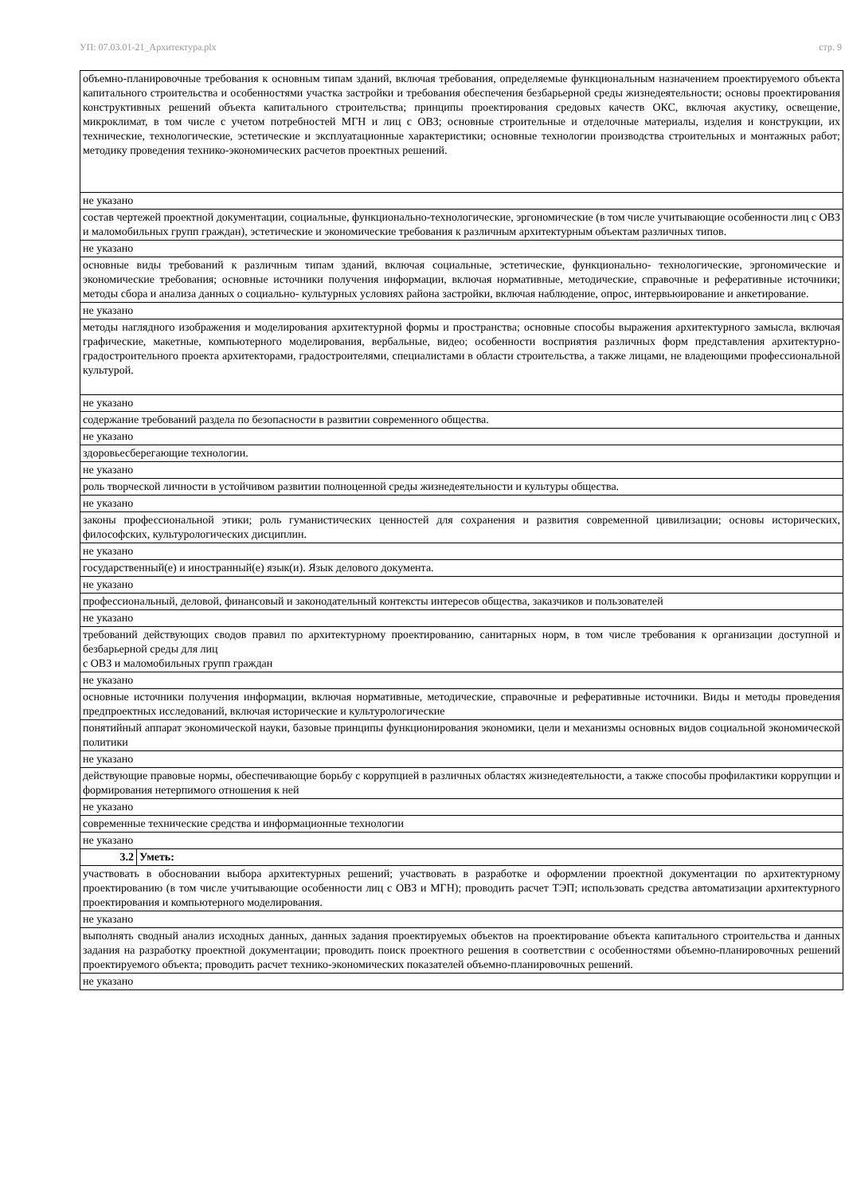УП: 07.03.01-21_Архитектура.plx стр. 9
| объемно-планировочные требования к основным типам зданий, включая требования, определяемые функциональным назначением проектируемого объекта капитального строительства и особенностями участка застройки и требования обеспечения безбарьерной среды жизнедеятельности; основы проектирования конструктивных решений объекта капитального строительства; принципы проектирования средовых качеств ОКС, включая акустику, освещение, микроклимат, в том числе с учетом потребностей МГН и лиц с ОВЗ; основные строительные и отделочные материалы, изделия и конструкции, их технические, технологические, эстетические и эксплуатационные характеристики; основные технологии производства строительных и монтажных работ; методику проведения технико-экономических расчетов проектных решений. | |
| не указано | |
| состав чертежей проектной документации, социальные, функционально-технологические, эргономические (в том числе учитывающие особенности лиц с ОВЗ и маломобильных групп граждан), эстетические и экономические требования к различным архитектурным объектам различных типов. | |
| не указано | |
| основные виды требований к различным типам зданий, включая социальные, эстетические, функционально- технологические, эргономические и экономические требования; основные источники получения информации, включая нормативные, методические, справочные и реферативные источники; методы сбора и анализа данных о социально- культурных условиях района застройки, включая наблюдение, опрос, интервьюирование и анкетирование. | |
| не указано | |
| методы наглядного изображения и моделирования архитектурной формы и пространства; основные способы выражения архитектурного замысла, включая графические, макетные, компьютерного моделирования, вербальные, видео; особенности восприятия различных форм представления архитектурно-градостроительного проекта архитекторами, градостроителями, специалистами в области строительства, а также лицами, не владеющими профессиональной культурой. | |
| не указано | |
| содержание требований раздела по безопасности в развитии современного общества. | |
| не указано | |
| здоровьесберегающие технологии. | |
| не указано | |
| роль творческой личности в устойчивом развитии полноценной среды жизнедеятельности и культуры общества. | |
| не указано | |
| законы профессиональной этики; роль гуманистических ценностей для сохранения и развития современной цивилизации; основы исторических, философских, культурологических дисциплин. | |
| не указано | |
| государственный(е) и иностранный(е) язык(и). Язык делового документа. | |
| не указано | |
| профессиональный, деловой, финансовый и законодательный контексты интересов общества, заказчиков и пользователей | |
| не указано | |
| требований действующих сводов правил по архитектурному проектированию, санитарных норм, в том числе требования к организации доступной и безбарьерной среды для лиц с ОВЗ и маломобильных групп граждан | |
| не указано | |
| основные источники получения информации, включая нормативные, методические, справочные и реферативные источники. Виды и методы проведения предпроектных исследований, включая исторические и культурологические | |
| понятийный аппарат экономической науки, базовые принципы функционирования экономики, цели и механизмы основных видов социальной экономической политики | |
| не указано | |
| действующие правовые нормы, обеспечивающие борьбу с коррупцией в различных областях жизнедеятельности, а также способы профилактики коррупции и формирования нетерпимого отношения к ней | |
| не указано | |
| современные технические средства и информационные технологии | |
| не указано | |
| 3.2 | Уметь: |
| участвовать в обосновании выбора архитектурных решений; участвовать в разработке и оформлении проектной документации по архитектурному проектированию (в том числе учитывающие особенности лиц с ОВЗ и МГН); проводить расчет ТЭП; использовать средства автоматизации архитектурного проектирования и компьютерного моделирования. | |
| не указано | |
| выполнять сводный анализ исходных данных, данных задания проектируемых объектов на проектирование объекта капитального строительства и данных задания на разработку проектной документации; проводить поиск проектного решения в соответствии с особенностями объемно-планировочных решений проектируемого объекта; проводить расчет технико-экономических показателей объемно-планировочных решений. | |
| не указано | |